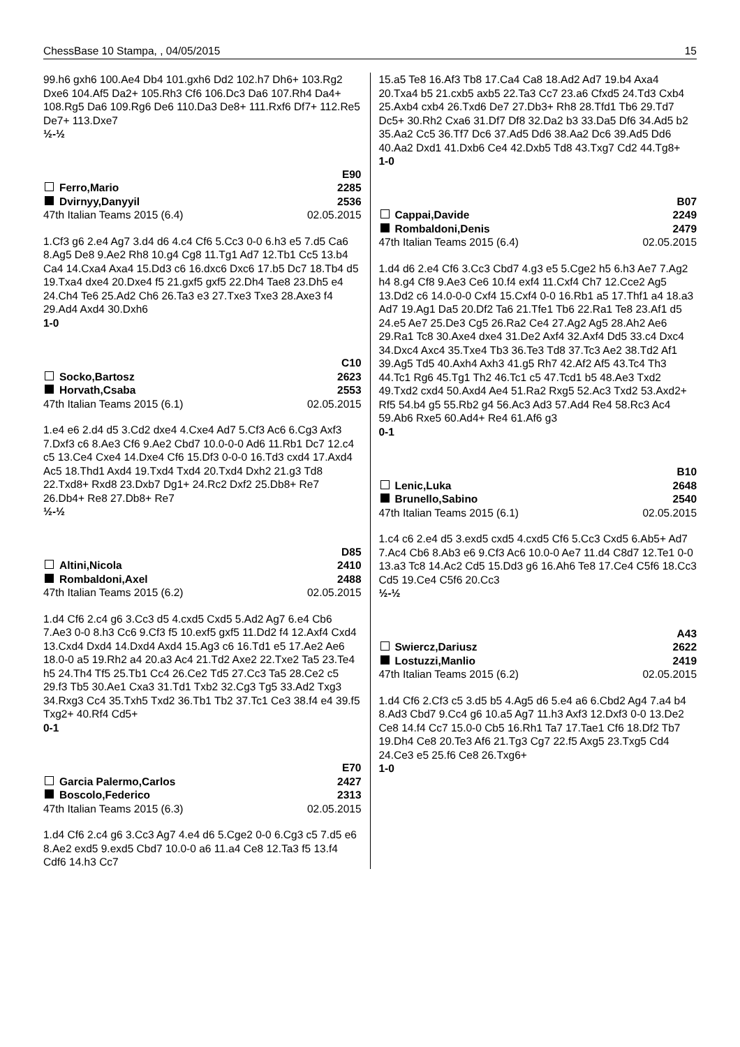ChessBase 10 Stampa, , 04/05/2015 15
99.h6 gxh6 100.Ae4 Db4 101.gxh6 Dd2 102.h7 Dh6+ 103.Rg2 Dxe6 104.Af5 Da2+ 105.Rh3 Cf6 106.Dc3 Da6 107.Rh4 Da4+ 108.Rg5 Da6 109.Rg6 De6 110.Da3 De8+ 111.Rxf6 Df7+ 112.Re5 De7+ 113.Dxe7
½-½
E90
Ferro,Mario 2285
Dvirnyy,Danyyil 2536
47th Italian Teams 2015 (6.4) 02.05.2015
1.Cf3 g6 2.e4 Ag7 3.d4 d6 4.c4 Cf6 5.Cc3 0-0 6.h3 e5 7.d5 Ca6 8.Ag5 De8 9.Ae2 Rh8 10.g4 Cg8 11.Tg1 Ad7 12.Tb1 Cc5 13.b4 Ca4 14.Cxa4 Axa4 15.Dd3 c6 16.dxc6 Dxc6 17.b5 Dc7 18.Tb4 d5 19.Txa4 dxe4 20.Dxe4 f5 21.gxf5 gxf5 22.Dh4 Tae8 23.Dh5 e4 24.Ch4 Te6 25.Ad2 Ch6 26.Ta3 e3 27.Txe3 Txe3 28.Axe3 f4 29.Ad4 Axd4 30.Dxh6
1-0
C10
Socko,Bartosz 2623
Horvath,Csaba 2553
47th Italian Teams 2015 (6.1) 02.05.2015
1.e4 e6 2.d4 d5 3.Cd2 dxe4 4.Cxe4 Ad7 5.Cf3 Ac6 6.Cg3 Axf3 7.Dxf3 c6 8.Ae3 Cf6 9.Ae2 Cbd7 10.0-0-0 Ad6 11.Rb1 Dc7 12.c4 c5 13.Ce4 Cxe4 14.Dxe4 Cf6 15.Df3 0-0-0 16.Td3 cxd4 17.Axd4 Ac5 18.Thd1 Axd4 19.Txd4 Txd4 20.Txd4 Dxh2 21.g3 Td8 22.Txd8+ Rxd8 23.Dxb7 Dg1+ 24.Rc2 Dxf2 25.Db8+ Re7 26.Db4+ Re8 27.Db8+ Re7
½-½
D85
Altini,Nicola 2410
Rombaldoni,Axel 2488
47th Italian Teams 2015 (6.2) 02.05.2015
1.d4 Cf6 2.c4 g6 3.Cc3 d5 4.cxd5 Cxd5 5.Ad2 Ag7 6.e4 Cb6 7.Ae3 0-0 8.h3 Cc6 9.Cf3 f5 10.exf5 gxf5 11.Dd2 f4 12.Axf4 Cxd4 13.Cxd4 Dxd4 14.Dxd4 Axd4 15.Ag3 c6 16.Td1 e5 17.Ae2 Ae6 18.0-0 a5 19.Rh2 a4 20.a3 Ac4 21.Td2 Axe2 22.Txe2 Ta5 23.Te4 h5 24.Th4 Tf5 25.Tb1 Cc4 26.Ce2 Td5 27.Cc3 Ta5 28.Ce2 c5 29.f3 Tb5 30.Ae1 Cxa3 31.Td1 Txb2 32.Cg3 Tg5 33.Ad2 Txg3 34.Rxg3 Cc4 35.Txh5 Txd2 36.Tb1 Tb2 37.Tc1 Ce3 38.f4 e4 39.f5 Txg2+ 40.Rf4 Cd5+
0-1
E70
Garcia Palermo,Carlos 2427
Boscolo,Federico 2313
47th Italian Teams 2015 (6.3) 02.05.2015
1.d4 Cf6 2.c4 g6 3.Cc3 Ag7 4.e4 d6 5.Cge2 0-0 6.Cg3 c5 7.d5 e6 8.Ae2 exd5 9.exd5 Cbd7 10.0-0 a6 11.a4 Ce8 12.Ta3 f5 13.f4 Cdf6 14.h3 Cc7
15.a5 Te8 16.Af3 Tb8 17.Ca4 Ca8 18.Ad2 Ad7 19.b4 Axa4 20.Txa4 b5 21.cxb5 axb5 22.Ta3 Cc7 23.a6 Cfxd5 24.Td3 Cxb4 25.Axb4 cxb4 26.Txd6 De7 27.Db3+ Rh8 28.Tfd1 Tb6 29.Td7 Dc5+ 30.Rh2 Cxa6 31.Df7 Df8 32.Da2 b3 33.Da5 Df6 34.Ad5 b2 35.Aa2 Cc5 36.Tf7 Dc6 37.Ad5 Dd6 38.Aa2 Dc6 39.Ad5 Dd6 40.Aa2 Dxd1 41.Dxb6 Ce4 42.Dxb5 Td8 43.Txg7 Cd2 44.Tg8+
1-0
B07
Cappai,Davide 2249
Rombaldoni,Denis 2479
47th Italian Teams 2015 (6.4) 02.05.2015
1.d4 d6 2.e4 Cf6 3.Cc3 Cbd7 4.g3 e5 5.Cge2 h5 6.h3 Ae7 7.Ag2 h4 8.g4 Cf8 9.Ae3 Ce6 10.f4 exf4 11.Cxf4 Ch7 12.Cce2 Ag5 13.Dd2 c6 14.0-0-0 Cxf4 15.Cxf4 0-0 16.Rb1 a5 17.Thf1 a4 18.a3 Ad7 19.Ag1 Da5 20.Df2 Ta6 21.Tfe1 Tb6 22.Ra1 Te8 23.Af1 d5 24.e5 Ae7 25.De3 Cg5 26.Ra2 Ce4 27.Ag2 Ag5 28.Ah2 Ae6 29.Ra1 Tc8 30.Axe4 dxe4 31.De2 Axf4 32.Axf4 Dd5 33.c4 Dxc4 34.Dxc4 Axc4 35.Txe4 Tb3 36.Te3 Td8 37.Tc3 Ae2 38.Td2 Af1 39.Ag5 Td5 40.Axh4 Axh3 41.g5 Rh7 42.Af2 Af5 43.Tc4 Th3 44.Tc1 Rg6 45.Tg1 Th2 46.Tc1 c5 47.Tcd1 b5 48.Ae3 Txd2 49.Txd2 cxd4 50.Axd4 Ae4 51.Ra2 Rxg5 52.Ac3 Txd2 53.Axd2+ Rf5 54.b4 g5 55.Rb2 g4 56.Ac3 Ad3 57.Ad4 Re4 58.Rc3 Ac4 59.Ab6 Rxe5 60.Ad4+ Re4 61.Af6 g3
0-1
B10
Lenic,Luka 2648
Brunello,Sabino 2540
47th Italian Teams 2015 (6.1) 02.05.2015
1.c4 c6 2.e4 d5 3.exd5 cxd5 4.cxd5 Cf6 5.Cc3 Cxd5 6.Ab5+ Ad7 7.Ac4 Cb6 8.Ab3 e6 9.Cf3 Ac6 10.0-0 Ae7 11.d4 C8d7 12.Te1 0-0 13.a3 Tc8 14.Ac2 Cd5 15.Dd3 g6 16.Ah6 Te8 17.Ce4 C5f6 18.Cc3 Cd5 19.Ce4 C5f6 20.Cc3
½-½
A43
Swiercz,Dariusz 2622
Lostuzzi,Manlio 2419
47th Italian Teams 2015 (6.2) 02.05.2015
1.d4 Cf6 2.Cf3 c5 3.d5 b5 4.Ag5 d6 5.e4 a6 6.Cbd2 Ag4 7.a4 b4 8.Ad3 Cbd7 9.Cc4 g6 10.a5 Ag7 11.h3 Axf3 12.Dxf3 0-0 13.De2 Ce8 14.f4 Cc7 15.0-0 Cb5 16.Rh1 Ta7 17.Tae1 Cf6 18.Df2 Tb7 19.Dh4 Ce8 20.Te3 Af6 21.Tg3 Cg7 22.f5 Axg5 23.Txg5 Cd4 24.Ce3 e5 25.f6 Ce8 26.Txg6+
1-0